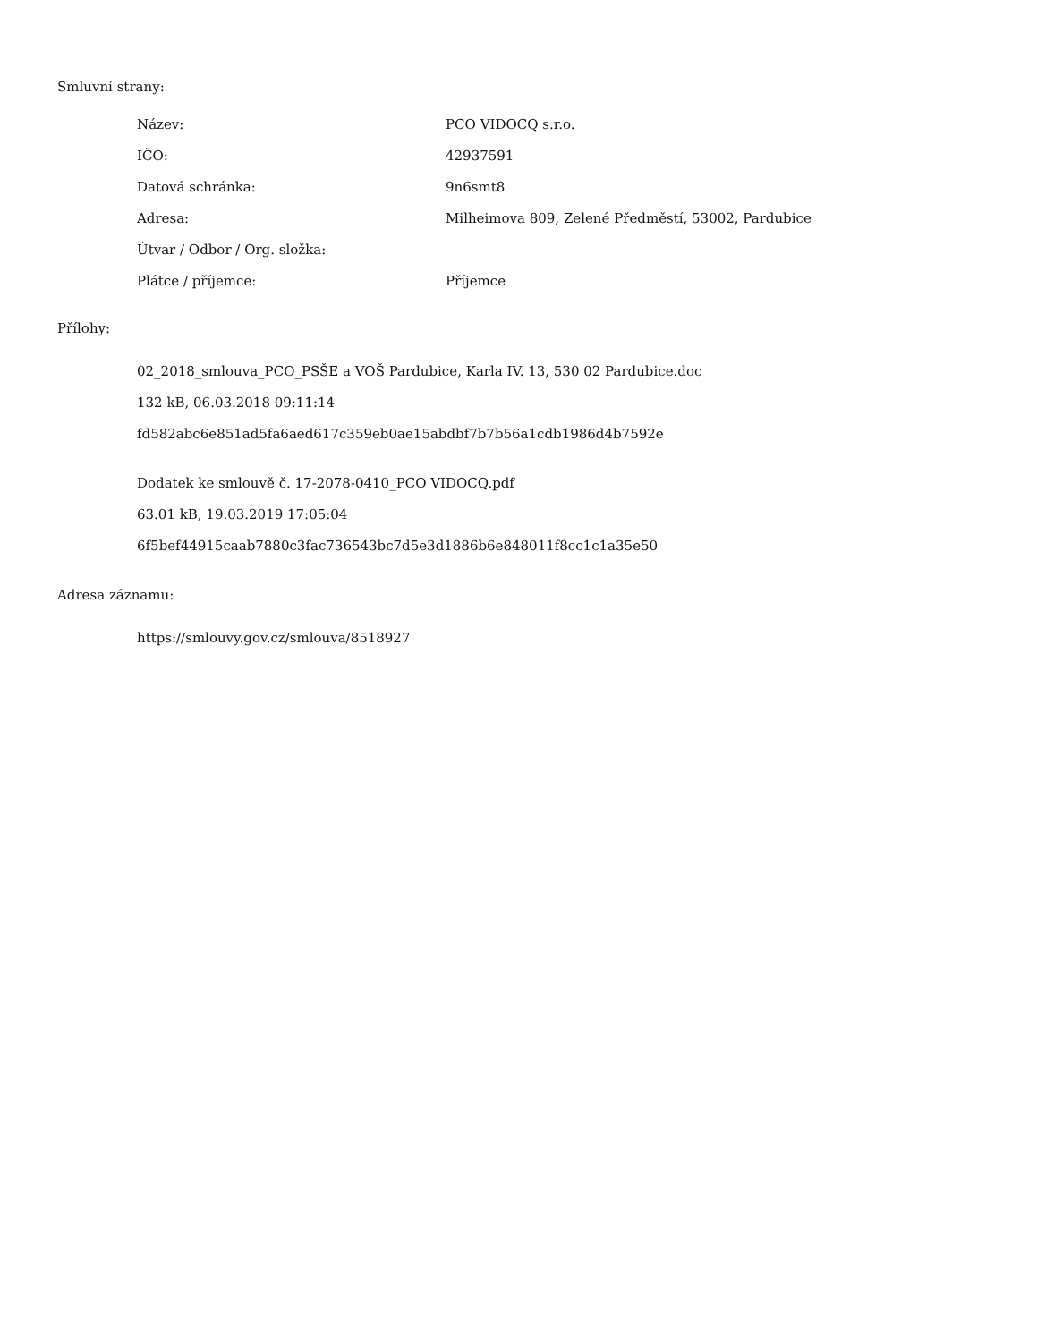Smluvní strany:
| Název: | PCO VIDOCQ s.r.o. |
| IČO: | 42937591 |
| Datová schránka: | 9n6smt8 |
| Adresa: | Milheimova 809, Zelené Předměstí, 53002, Pardubice |
| Útvar / Odbor / Org. složka: | |
| Plátce / příjemce: | Příjemce |
Přílohy:
02_2018_smlouva_PCO_PSŠE a VOŠ Pardubice, Karla IV. 13, 530 02 Pardubice.doc
132 kB, 06.03.2018 09:11:14
fd582abc6e851ad5fa6aed617c359eb0ae15abdbf7b7b56a1cdb1986d4b7592e
Dodatek ke smlouvě č. 17-2078-0410_PCO VIDOCQ.pdf
63.01 kB, 19.03.2019 17:05:04
6f5bef44915caab7880c3fac736543bc7d5e3d1886b6e848011f8cc1c1a35e50
Adresa záznamu:
https://smlouvy.gov.cz/smlouva/8518927